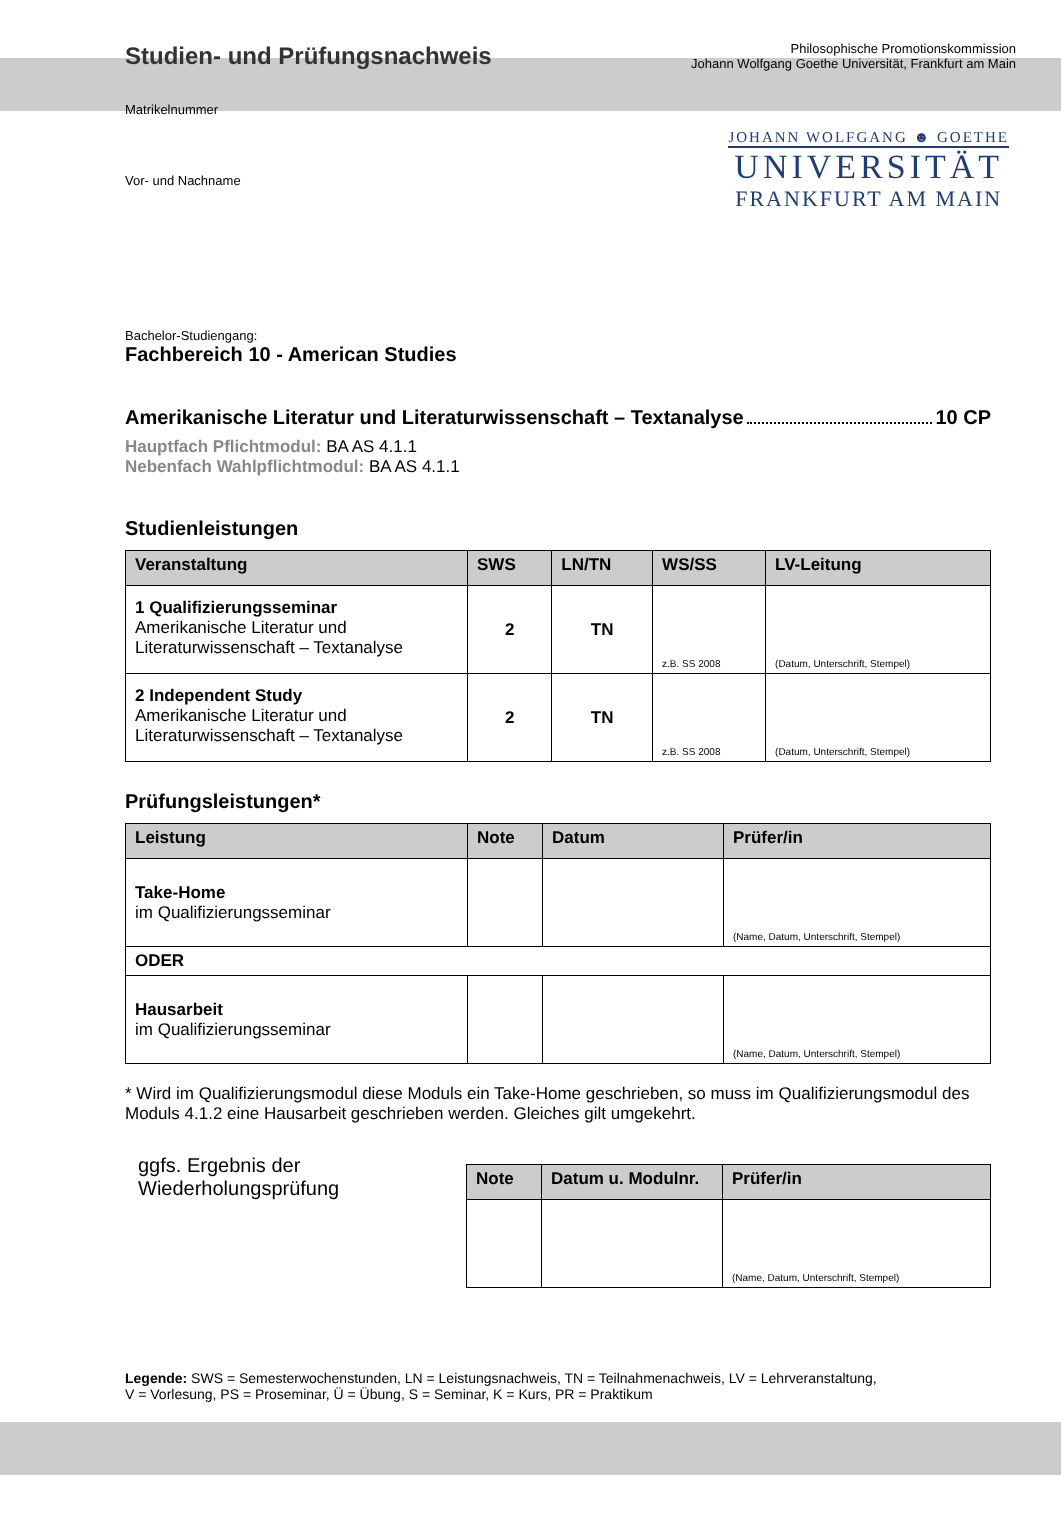Studien- und Prüfungsnachweis
Philosophische Promotionskommission
Johann Wolfgang Goethe Universität, Frankfurt am Main
JOHANN WOLFGANG ☻ GOETHE
UNIVERSITÄT
FRANKFURT AM MAIN
Matrikelnummer
Vor- und Nachname
Bachelor-Studiengang:
Fachbereich 10 - American Studies
Amerikanische Literatur und Literaturwissenschaft – Textanalyse 10 CP
Hauptfach Pflichtmodul: BA AS 4.1.1
Nebenfach Wahlpflichtmodul: BA AS 4.1.1
Studienleistungen
| Veranstaltung | SWS | LN/TN | WS/SS | LV-Leitung |
| --- | --- | --- | --- | --- |
| 1 Qualifizierungsseminar Amerikanische Literatur und Literaturwissenschaft – Textanalyse | 2 | TN | z.B. SS 2008 | (Datum, Unterschrift, Stempel) |
| 2 Independent Study Amerikanische Literatur und Literaturwissenschaft – Textanalyse | 2 | TN | z.B. SS 2008 | (Datum, Unterschrift, Stempel) |
Prüfungsleistungen*
| Leistung | Note | Datum | Prüfer/in |
| --- | --- | --- | --- |
| Take-Home im Qualifizierungsseminar | | | (Name, Datum, Unterschrift, Stempel) |
| ODER | | | |
| Hausarbeit im Qualifizierungsseminar | | | (Name, Datum, Unterschrift, Stempel) |
* Wird im Qualifizierungsmodul diese Moduls ein Take-Home geschrieben, so muss im Qualifizierungsmodul des Moduls 4.1.2 eine Hausarbeit geschrieben werden. Gleiches gilt umgekehrt.
ggfs. Ergebnis der Wiederholungsprüfung
| Note | Datum u. Modulnr. | Prüfer/in |
| --- | --- | --- |
| | | (Name, Datum, Unterschrift, Stempel) |
Legende: SWS = Semesterwochenstunden, LN = Leistungsnachweis, TN = Teilnahmenachweis, LV = Lehrveranstaltung,
V = Vorlesung, PS = Proseminar, Ü = Übung, S = Seminar, K = Kurs, PR = Praktikum